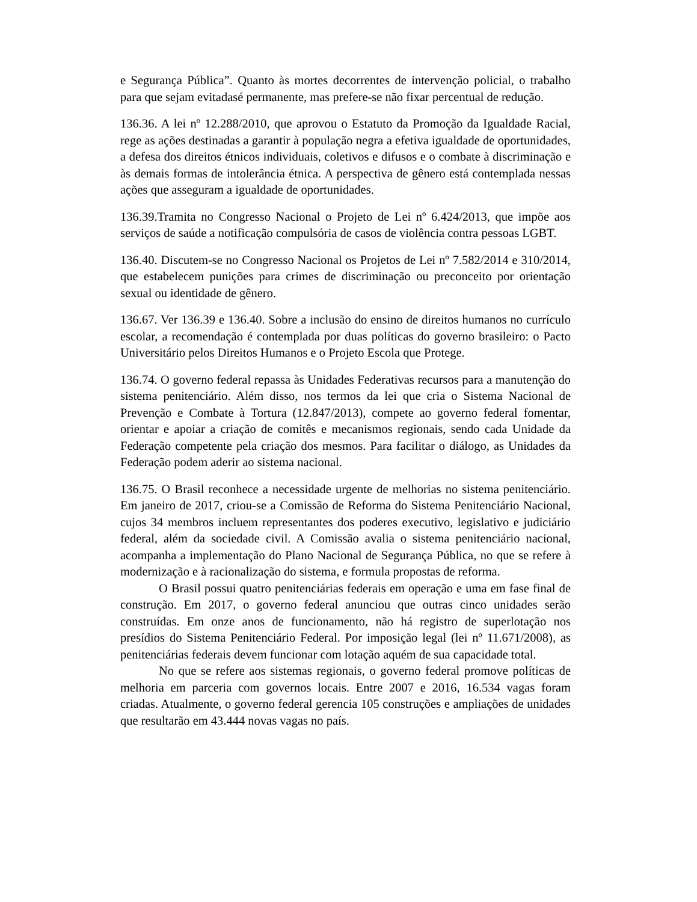e Segurança Pública”. Quanto às mortes decorrentes de intervenção policial, o trabalho para que sejam evitadasé permanente, mas prefere-se não fixar percentual de redução.
136.36. A lei nº 12.288/2010, que aprovou o Estatuto da Promoção da Igualdade Racial, rege as ações destinadas a garantir à população negra a efetiva igualdade de oportunidades, a defesa dos direitos étnicos individuais, coletivos e difusos e o combate à discriminação e às demais formas de intolerância étnica. A perspectiva de gênero está contemplada nessas ações que asseguram a igualdade de oportunidades.
136.39.Tramita no Congresso Nacional o Projeto de Lei nº 6.424/2013, que impõe aos serviços de saúde a notificação compulsória de casos de violência contra pessoas LGBT.
136.40. Discutem-se no Congresso Nacional os Projetos de Lei nº 7.582/2014 e 310/2014, que estabelecem punições para crimes de discriminação ou preconceito por orientação sexual ou identidade de gênero.
136.67. Ver 136.39 e 136.40. Sobre a inclusão do ensino de direitos humanos no currículo escolar, a recomendação é contemplada por duas políticas do governo brasileiro: o Pacto Universitário pelos Direitos Humanos e o Projeto Escola que Protege.
136.74. O governo federal repassa às Unidades Federativas recursos para a manutenção do sistema penitenciário. Além disso, nos termos da lei que cria o Sistema Nacional de Prevenção e Combate à Tortura (12.847/2013), compete ao governo federal fomentar, orientar e apoiar a criação de comitês e mecanismos regionais, sendo cada Unidade da Federação competente pela criação dos mesmos. Para facilitar o diálogo, as Unidades da Federação podem aderir ao sistema nacional.
136.75. O Brasil reconhece a necessidade urgente de melhorias no sistema penitenciário. Em janeiro de 2017, criou-se a Comissão de Reforma do Sistema Penitenciário Nacional, cujos 34 membros incluem representantes dos poderes executivo, legislativo e judiciário federal, além da sociedade civil. A Comissão avalia o sistema penitenciário nacional, acompanha a implementação do Plano Nacional de Segurança Pública, no que se refere à modernização e à racionalização do sistema, e formula propostas de reforma.
O Brasil possui quatro penitenciárias federais em operação e uma em fase final de construção. Em 2017, o governo federal anunciou que outras cinco unidades serão construídas. Em onze anos de funcionamento, não há registro de superlotação nos presídios do Sistema Penitenciário Federal. Por imposição legal (lei nº 11.671/2008), as penitenciárias federais devem funcionar com lotação aquém de sua capacidade total.
No que se refere aos sistemas regionais, o governo federal promove políticas de melhoria em parceria com governos locais. Entre 2007 e 2016, 16.534 vagas foram criadas. Atualmente, o governo federal gerencia 105 construções e ampliações de unidades que resultarão em 43.444 novas vagas no país.